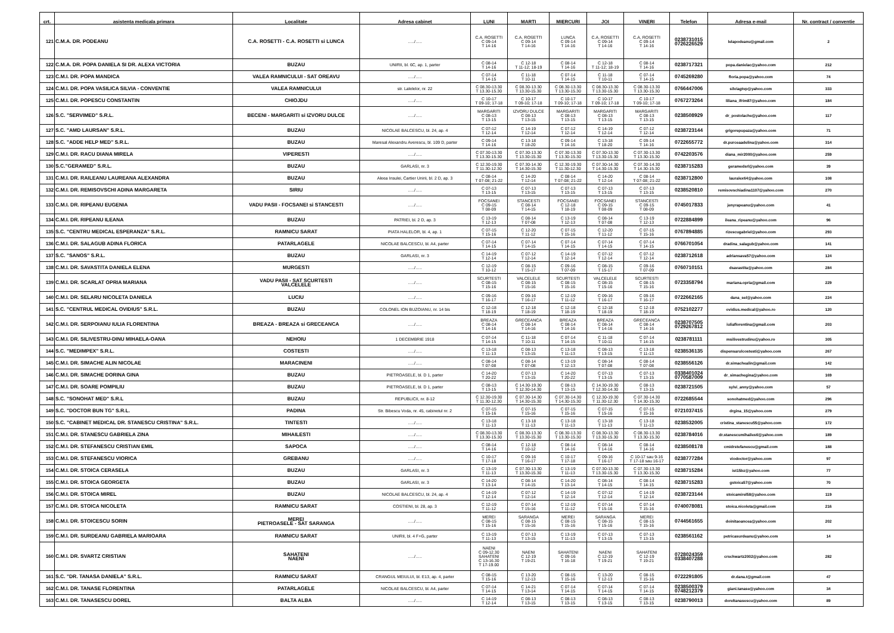| crt. | asistenta medicala primara | Localitate | Adresa cabinet | LUNI | MARTI | MIERCURI | JOI | VINERI | Telefon | Adresa e-mail | Nr. contract / conventie |
| --- | --- | --- | --- | --- | --- | --- | --- | --- | --- | --- | --- |
| 121 | C.M.A. DR. PODEANU | C.A. ROSETTI - C.A. ROSETTI si LUNCA | …../….. | C.A. ROSETTI C 09-14 T 14-16 | C.A. ROSETTI C 09-14 T 14-16 | LUNCA C 09-14 T 14-16 | C.A. ROSETTI C 09-14 T 14-16 | C.A. ROSETTI C 09-14 T 14-16 | 0238731015 0726226529 | lelapodeanu@gmail.com | 2 |
| 122 | C.M.A. DR. POPA DANIELA SI DR. ALEXA VICTORIA | BUZAU | UNIRII, bl. 6C, ap. 1, parter | C 08-14 T 14-16 | C 12-18 T 11-12; 18-19 | C 08-14 T 14-16 | C 12-18 T 11-12; 18-19 | C 08-14 T 14-16 | 0238717321 | popa.danielac@yahoo.com | 212 |
| 123 | C.M.I. DR. POPA MANDICA | VALEA RAMNICULUI - SAT OREAVU | …../….. | C 07-14 T 14-15 | C 11-18 T 10-11 | C 07-14 T 14-15 | C 11-18 T 10-11 | C 07-14 T 14-15 | 0745269280 | floria.popa@yahoo.com | 74 |
| 124 | C.M.I. DR. POPA VASILICA SILVIA - CONVENTIE | VALEA RAMNICULUI | str. Lalelelor, nr. 22 | C 08.30-13.30 T 13.30-15.30 | C 08.30-13.30 T 13.30-15.30 | C 08.30-13.30 T 13.30-15.30 | C 08.30-13.30 T 13.30-15.30 | C 08.30-13.30 T 13.30-15.30 | 0766447006 | silviagtvp@yahoo.com | 333 |
| 125 | C.M.I. DR. POPESCU CONSTANTIN | CHIOJDU | …../….. | C 10-17 T 09-10; 17-18 | C 10-17 T 09-10; 17-18 | C 10-17 T 09-10; 17-18 | C 10-17 T 09-10; 17-18 | C 10-17 T 09-10; 17-18 | 0767273264 | liliana_ifrim87@yahoo.com | 184 |
| 126 | S.C. "SERVIMED" S.R.L. | BECENI - MARGARITI si IZVORU DULCE | …../….. | MARGARITI C 08-13 T 13-15 | IZVORU DULCE C 08-13 T 13-15 | MARGARITI C 08-13 T 13-15 | MARGARITI C 08-13 T 13-15 | MARGARITI C 08-13 T 13-15 | 0238508929 | dr_postolache@yahoo.com | 117 |
| 127 | S.C. "AMD LAURSAN" S.R.L. | BUZAU | NICOLAE BALCESCU, bl. 24, ap. 4 | C 07-12 T 12-14 | C 14-19 T 12-14 | C 07-12 T 12-14 | C 14-19 T 12-14 | C 07-12 T 12-14 | 0238723144 | grigorepupaza@yahoo.com | 71 |
| 128 | S.C. "ADDE HELP MED" S.R.L. | BUZAU | Maresal Alexandru Averescu, bl. 109 D, parter | C 09-14 T 14-16 | C 13-18 T 18-20 | C 09-14 T 14-16 | C 13-18 T 18-20 | C 09-14 T 14-16 | 0722655772 | dr.purceaadelina@yahoo.com | 314 |
| 129 | C.M.I. DR. RACU DIANA MIRELA | VIPERESTI | …../….. | C 07.30-13.30 T 13.30-15.30 | C 07.30-13.30 T 13.30-15.30 | C 07.30-13.30 T 13.30-15.30 | C 07.30-13.30 T 13.30-15.30 | C 07.30-13.30 T 13.30-15.30 | 0742203576 | diana_mir2000@yahoo.com | 259 |
| 130 | S.C."GERAMED" S.R.L. | BUZAU | GARLASI, nr. 3 | C 12.30-19.30 T 11.30-12.30 | C 07.30-14.30 T 14.30-15.30 | C 12.30-19.30 T 11.30-12.30 | C 07.30-14.30 T 14.30-15.30 | C 07.30-14.30 T 14.30-15.30 | 0238715283 | geramedsrl@yahoo.com | 39 |
| 131 | C.M.I. DR. RAILEANU LAUREANA ALEXANDRA | BUZAU | Aleea Insulei, Cartier Unirii, bl. 2 D, ap. 3 | C 08-14 T 07-08; 21-22 | C 14-20 T 12-14 | C 08-14 T 07-08; 21-22 | C 14-20 T 12-14 | C 08-14 T 07-08; 21-22 | 0238712800 | lauralex64@yahoo.com | 108 |
| 132 | C.M.I. DR. REMISOVSCHI ADINA MARGARETA | SIRIU | …../….. | C 07-13 T 13-15 | C 07-13 T 13-15 | C 07-13 T 13-15 | C 07-13 T 13-15 | C 07-13 T 13-15 | 0238520810 | remisovschiadina1107@yahoo.com | 270 |
| 133 | C.M.I. DR. RIPEANU EUGENIA | VADU PASII - FOCSANEI si STANCESTI | …../….. | FOCSANEI C 09-15 T 08-09 | STANCESTI C 08-14 T 14-15 | FOCSANEI C 12-18 T 18-19 | FOCSANEI C 09-15 T 08-09 | STANCESTI C 09-15 T 08-09 | 0745017833 | jenyrapeanu@yahoo.com | 41 |
| 134 | C.M.I. DR. RIPEANU ILEANA | BUZAU | PATRIEI, bl. 2 D, ap. 3 | C 13-19 T 12-13 | C 08-14 T 07-08 | C 13-19 T 12-13 | C 08-14 T 07-08 | C 13-19 T 12-13 | 0722884899 | ileana_ripeanu@yahoo.com | 96 |
| 135 | S.C. "CENTRU MEDICAL ESPERANZA" S.R.L. | RAMNICU SARAT | PIATA HALELOR, bl. 4, ap. 1 | C 07-15 T 15-16 | C 12-20 T 11-12 | C 07-15 T 15-16 | C 12-20 T 11-12 | C 07-15 T 15-16 | 0767894885 | rizescugabriel@yahoo.com | 293 |
| 136 | C.M.I. DR. SALAGUB ADINA FLORICA | PATARLAGELE | NICOLAE BALCESCU, bl. A4, parter | C 07-14 T 14-15 | C 07-14 T 14-15 | C 07-14 T 14-15 | C 07-14 T 14-15 | C 07-14 T 14-15 | 0766701054 | dradina_salagub@yahoo.com | 141 |
| 137 | S.C. "SANOS" S.R.L. | BUZAU | GARLASI, nr. 3 | C 14-19 T 12-14 | C 07-12 T 12-14 | C 14-19 T 12-14 | C 07-12 T 12-14 | C 07-12 T 12-14 | 0238712618 | adriansava57@yahoo.com | 124 |
| 138 | C.M.I. DR. SAVASTITA DANIELA ELENA | MURGESTI | …../….. | C 12-19 T 10-12 | C 08-15 T 15-17 | C 09-16 T 07-09 | C 08-15 T 15-17 | C 09-16 T 07-09 | 0760710151 | dsavastita@yahoo.com | 284 |
| 139 | C.M.I. DR. SCARLAT OPRIA MARIANA | VADU PASII - SAT SCURTESTI VALCELELE | …../….. | SCURTESTI C 08-15 T 15-16 | VALCELELE C 08-15 T 15-16 | SCURTESTI C 08-15 T 15-16 | VALCELELE C 08-15 T 15-16 | SCURTESTI C 08-15 T 15-16 | 0723358794 | mariana.opria@gmail.com | 229 |
| 140 | C.M.I. DR. SELARU NICOLETA DANIELA | LUCIU | …../….. | C 09-16 T 16-17 | C 09-16 T 16-17 | C 12-19 T 11-12 | C 09-16 T 16-17 | C 09-16 T 16-17 | 0722662165 | dana_sel@yahoo.com | 224 |
| 141 | S.C. "CENTRUL MEDICAL OVIDIUS" S.R.L. | BUZAU | COLONEL ION BUZOIANU, nr. 14 bis | C 12-18 T 18-19 | C 12-18 T 18-19 | C 12-18 T 18-19 | C 12-18 T 18-19 | C 12-18 T 18-19 | 0752102277 | ovidius.medical@yahoo.ro | 120 |
| 142 | C.M.I. DR. SERPOIANU IULIA FLORENTINA | BREAZA - BREAZA si GRECEANCA | …../….. | BREAZA C 08-14 T 14-16 | GRECEANCA C 08-14 T 14-16 | BREAZA C 08-14 T 14-16 | BREAZA C 08-14 T 14-16 | GRECEANCA C 08-14 T 14-16 | 0238707505 0729267812 | iuliaflorentina@gmail.com | 203 |
| 143 | C.M.I. DR. SILIVESTRU-DINU MIHAELA-OANA | NEHOIU | 1 DECEMBRIE 1918 | C 07-14 T 14-15 | C 11-18 T 10-11 | C 07-14 T 14-15 | C 11-18 T 10-11 | C 07-14 T 14-15 | 0238781111 | msilivestrudinu@yahoo.ro | 305 |
| 144 | S.C. "MEDIMPEX" S.R.L. | COSTESTI | …../….. | C 13-18 T 11-13 | C 08-13 T 13-15 | C 13-18 T 11-13 | C 08-13 T 13-15 | C 13-18 T 11-13 | 0238536135 | dispensarulcostesti@yahoo.com | 267 |
| 145 | C.M.I. DR. SIMACHE ALIN NICOLAE | MARACINENI | …../….. | C 08-14 T 07-08 | C 08-14 T 07-08 | C 13-19 T 12-13 | C 08-14 T 07-08 | C 08-14 T 07-08 | 0238556126 | dr.simachealin@gmail.com | 142 |
| 146 | C.M.I. DR. SIMACHE DORINA GINA | BUZAU | PIETROASELE, bl. D 1, parter | C 14-20 T 20-22 | C 07-13 T 13-15 | C 14-20 T 20-22 | C 07-13 T 13-15 | C 07-13 T 13-15 | 0338401024 0770587009 | dr_simachegina@yahoo.com | 169 |
| 147 | C.M.I. DR. SOARE POMPILIU | BUZAU | PIETROASELE, bl. D 1, parter | C 08-13 T 13-15 | C 14.30-19.30 T 12.30-14.30 | C 08-13 T 13-15 | C 14.30-19.30 T 12.30-14.30 | C 08-13 T 13-15 | 0238721505 | sylvi_anny@yahoo.com | 57 |
| 148 | S.C. "SONOHAT MED" S.R.L | BUZAU | REPUBLICII, nr. 8-12 | C 12.30-19.30 T 11.30-12.30 | C 07.30-14.30 T 14.30-15.30 | C 07.30-14.30 T 14.30-15.30 | C 12.30-19.30 T 11.30-12.30 | C 07.30-14.30 T 14.30-15.30 | 0722685544 | sonohatmed@yahoo.com | 296 |
| 149 | S.C. "DOCTOR BUN TG" S.R.L. | PADINA | Str. Bibescu Voda, nr. 45, cabinetul nr. 2 | C 07-15 T 15-16 | C 07-15 T 15-16 | C 07-15 T 15-16 | C 07-15 T 15-16 | C 07-15 T 15-16 | 0721037415 | drgina_15@yahoo.com | 279 |
| 150 | S.C. "CABINET MEDICAL DR. STANESCU CRISTINA" S.R.L. | TINTESTI | …../….. | C 13-18 T 11-13 | C 13-18 T 11-13 | C 13-18 T 11-13 | C 13-18 T 11-13 | C 13-18 T 11-13 | 0238532005 | cristina_stanescu55@yahoo.com | 172 |
| 151 | C.M.I. DR. STANESCU GABRIELA ZINA | MIHAILESTI | …../….. | C 08.30-13.30 T 13.30-15.30 | C 08.30-13.30 T 13.30-15.30 | C 08.30-13.30 T 13.30-15.30 | C 08.30-13.30 T 13.30-15.30 | C 08.30-13.30 T 13.30-15.30 | 0238784016 | dr.stanescumihailesti@yahoo.com | 189 |
| 152 | C.M.I. DR. STEFANESCU CRISTIAN EMIL | SAPOCA | …../….. | C 08-14 T 14-16 | C 12-18 T 10-12 | C 08-14 T 14-16 | C 08-14 T 14-16 | C 08-14 T 14-16 | 0238508178 | cmidrstefanescu@gmail.com | 188 |
| 153 | C.M.I. DR. STEFANESCU VIORICA | GREBANU | …../….. | C 10-17 T 17-18 | C 09-16 T 16-17 | C 10-17 T 17-18 | C 09-16 T 16-17 | C 10-17 sau 9-16 T 17-18 sau 16-17 | 0238777284 | viodoctor@yahoo.com | 97 |
| 154 | C.M.I. DR. STOICA CERASELA | BUZAU | GARLASI, nr. 3 | C 13-19 T 11-13 | C 07.30-13.30 T 13.30-15.30 | C 13-19 T 11-13 | C 07.30-13.30 T 13.30-15.30 | C 07.30-13.30 T 13.30-15.30 | 0238715284 | ist15bz@yahoo.com | 77 |
| 155 | C.M.I. DR. STOICA GEORGETA | BUZAU | GARLASI, nr. 3 | C 14-20 T 13-14 | C 08-14 T 14-15 | C 14-20 T 13-14 | C 08-14 T 14-15 | C 08-14 T 14-15 | 0238715283 | gstoica57@yahoo.com | 70 |
| 156 | C.M.I. DR. STOICA MIREL | BUZAU | NICOLAE BALCESCU, bl. 24, ap. 4 | C 14-19 T 12-14 | C 07-12 T 12-14 | C 14-19 T 12-14 | C 07-12 T 12-14 | C 14-19 T 12-14 | 0238723144 | stoicamirel58@yahoo.com | 119 |
| 157 | C.M.I. DR. STOICA NICOLETA | RAMNICU SARAT | COSTIENI, bl. 28, ap. 3 | C 12-19 T 11-12 | C 07-14 T 15-16 | C 12-19 T 11-12 | C 07-14 T 15-16 | C 07-14 T 15-16 | 0740078081 | stoica.nicoleta@gmail.com | 216 |
| 158 | C.M.I. DR. STOICESCU SORIN | MEREI PIETROASELE - SAT SARANGA | …../….. | MEREI C 08-15 T 15-16 | SARANGA C 08-15 T 15-16 | MEREI C 08-15 T 15-16 | SARANGA C 08-15 T 15-16 | MEREI C 08-15 T 15-16 | 0744561655 | doinitaoancea@yahoo.com | 202 |
| 159 | C.M.I. DR. SURDEANU GABRIELA MARIOARA | RAMNICU SARAT | UNIRII, bl. 4 F+G, parter | C 13-19 T 11-13 | C 07-13 T 13-15 | C 13-19 T 11-13 | C 07-13 T 13-15 | C 07-13 T 13-15 | 0238561162 | petricasurdeanu@yahoo.com | 14 |
| 160 | C.M.I. DR. SVARTZ CRISTIAN | SAHATENI NAENI | …../….. | NAENI C 09-12.30 SAHATENI C 13-16.30 T 17-19.00 | NAENI C 12-19 T 19-21 | SAHATENI C 09-16 T 16-18 | NAENI C 12-19 T 19-21 | SAHATENI C 12-19 T 19-21 | 0728024359 0338407288 | crschwartz2002@yahoo.com | 282 |
| 161 | S.C. "DR. TANASA DANIELA" S.R.L. | RAMNICU SARAT | CRANGUL MEIULUI, bl. E13, ap. 4, parter | C 08-15 T 15-16 | C 13-20 T 12-13 | C 08-15 T 15-16 | C 13-20 T 12-13 | C 08-15 T 15-16 | 0722291805 | dr.dana.t@gmail.com | 47 |
| 162 | C.M.I. DR. TANASE FLORENTINA | PATARLAGELE | NICOLAE BALCESCU, bl. A4, parter | C 07-14 T 14-15 | C 14-21 T 13-14 | C 07-14 T 14-15 | C 07-14 T 14-15 | C 07-14 T 14-15 | 0238500379 0748212379 | giani.tanase@yahoo.com | 34 |
| 163 | C.M.I. DR. TANASESCU DOREL | BALTA ALBA | …../….. | C 14-19 T 12-14 | C 08-13 T 13-15 | C 08-13 T 13-15 | C 08-13 T 13-15 | C 08-13 T 13-15 | 0238790013 | doreltanasescu@yahoo.com | 89 |